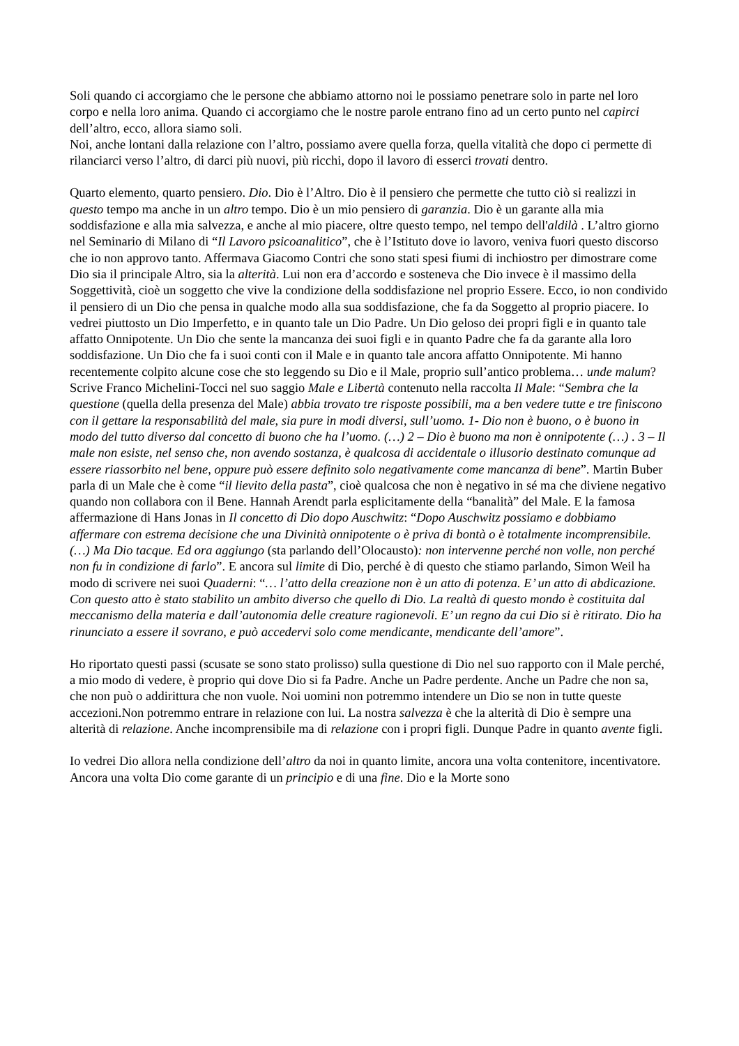Soli quando ci accorgiamo che le persone che abbiamo attorno noi le possiamo penetrare solo in parte nel loro corpo e nella loro anima. Quando ci accorgiamo che le nostre parole entrano fino ad un certo punto nel capirci dell’altro, ecco, allora siamo soli.
Noi, anche lontani dalla relazione con l’altro, possiamo avere quella forza, quella vitalità che dopo ci permette di rilanciarci verso l’altro, di darci più nuovi, più ricchi, dopo il lavoro di esserci trovati dentro.
Quarto elemento, quarto pensiero. Dio. Dio è l’Altro. Dio è il pensiero che permette che tutto ciò si realizzi in questo tempo ma anche in un altro tempo. Dio è un mio pensiero di garanzia. Dio è un garante alla mia soddisfazione e alla mia salvezza, e anche al mio piacere, oltre questo tempo, nel tempo dell'aldilà . L’altro giorno nel Seminario di Milano di “Il Lavoro psicoanalitico”, che è l’Istituto dove io lavoro, veniva fuori questo discorso che io non approvo tanto. Affermava Giacomo Contri che sono stati spesi fiumi di inchiostro per dimostrare come Dio sia il principale Altro, sia la alterità. Lui non era d’accordo e sosteneva che Dio invece è il massimo della Soggettività, cioè un soggetto che vive la condizione della soddisfazione nel proprio Essere. Ecco, io non condivido il pensiero di un Dio che pensa in qualche modo alla sua soddisfazione, che fa da Soggetto al proprio piacere. Io vedrei piuttosto un Dio Imperfetto, e in quanto tale un Dio Padre. Un Dio geloso dei propri figli e in quanto tale affatto Onnipotente. Un Dio che sente la mancanza dei suoi figli e in quanto Padre che fa da garante alla loro soddisfazione. Un Dio che fa i suoi conti con il Male e in quanto tale ancora affatto Onnipotente. Mi hanno recentemente colpito alcune cose che sto leggendo su Dio e il Male, proprio sull’antico problema… unde malum?
Scrive Franco Michelini-Tocci nel suo saggio Male e Libertà contenuto nella raccolta Il Male: “Sembra che la questione (quella della presenza del Male) abbia trovato tre risposte possibili, ma a ben vedere tutte e tre finiscono con il gettare la responsabilità del male, sia pure in modi diversi, sull’uomo. 1- Dio non è buono, o è buono in modo del tutto diverso dal concetto di buono che ha l’uomo. (…) 2 – Dio è buono ma non è onnipotente (…) . 3 – Il male non esiste, nel senso che, non avendo sostanza, è qualcosa di accidentale o illusorio destinato comunque ad essere riassorbito nel bene, oppure può essere definito solo negativamente come mancanza di bene”. Martin Buber parla di un Male che è come “il lievito della pasta”, cioè qualcosa che non è negativo in sé ma che diviene negativo quando non collabora con il Bene. Hannah Arendt parla esplicitamente della “banalità” del Male. E la famosa affermazione di Hans Jonas in Il concetto di Dio dopo Auschwitz: “Dopo Auschwitz possiamo e dobbiamo affermare con estrema decisione che una Divinità onnipotente o è priva di bontà o è totalmente incomprensibile. (…) Ma Dio tacque. Ed ora aggiungo (sta parlando dell’Olocausto): non intervenne perché non volle, non perché non fu in condizione di farlo”. E ancora sul limite di Dio, perché è di questo che stiamo parlando, Simon Weil ha modo di scrivere nei suoi Quaderni: “… l’atto della creazione non è un atto di potenza. E’ un atto di abdicazione. Con questo atto è stato stabilito un ambito diverso che quello di Dio. La realtà di questo mondo è costituita dal meccanismo della materia e dall’autonomia delle creature ragionevoli. E’ un regno da cui Dio si è ritirato. Dio ha rinunciato a essere il sovrano, e può accedervi solo come mendicante, mendicante dell’amore”.
Ho riportato questi passi (scusate se sono stato prolisso) sulla questione di Dio nel suo rapporto con il Male perché, a mio modo di vedere, è proprio qui dove Dio si fa Padre. Anche un Padre perdente. Anche un Padre che non sa, che non può o addirittura che non vuole. Noi uomini non potremmo intendere un Dio se non in tutte queste accezioni.Non potremmo entrare in relazione con lui. La nostra salvezza è che la alterità di Dio è sempre una alterità di relazione. Anche incomprensibile ma di relazione con i propri figli. Dunque Padre in quanto avente figli.
Io vedrei Dio allora nella condizione dell’altro da noi in quanto limite, ancora una volta contenitore, incentivatore. Ancora una volta Dio come garante di un principio e di una fine. Dio e la Morte sono